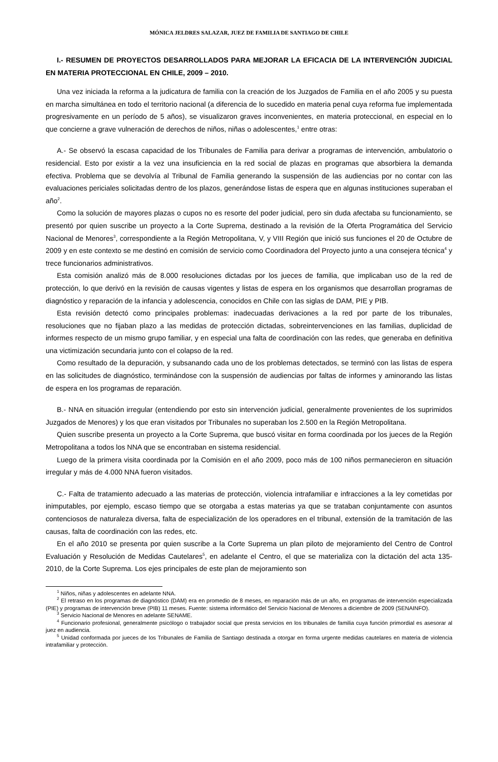MÓNICA JELDRES SALAZAR, JUEZ DE FAMILIA DE SANTIAGO DE CHILE
I.- RESUMEN DE PROYECTOS DESARROLLADOS PARA MEJORAR LA EFICACIA DE LA INTERVENCIÓN JUDICIAL EN MATERIA PROTECCIONAL EN CHILE, 2009 – 2010.
Una vez iniciada la reforma a la judicatura de familia con la creación de los Juzgados de Familia en el año 2005 y su puesta en marcha simultánea en todo el territorio nacional (a diferencia de lo sucedido en materia penal cuya reforma fue implementada progresivamente en un período de 5 años), se visualizaron graves inconvenientes, en materia proteccional, en especial en lo que concierne a grave vulneración de derechos de niños, niñas o adolescentes,<sup>1</sup> entre otras:
A.- Se observó la escasa capacidad de los Tribunales de Familia para derivar a programas de intervención, ambulatorio o residencial. Esto por existir a la vez una insuficiencia en la red social de plazas en programas que absorbiera la demanda efectiva. Problema que se devolvía al Tribunal de Familia generando la suspensión de las audiencias por no contar con las evaluaciones periciales solicitadas dentro de los plazos, generándose listas de espera que en algunas instituciones superaban el año<sup>2</sup>.
Como la solución de mayores plazas o cupos no es resorte del poder judicial, pero sin duda afectaba su funcionamiento, se presentó por quien suscribe un proyecto a la Corte Suprema, destinado a la revisión de la Oferta Programática del Servicio Nacional de Menores<sup>3</sup>, correspondiente a la Región Metropolitana, V, y VIII Región que inició sus funciones el 20 de Octubre de 2009 y en este contexto se me destinó en comisión de servicio como Coordinadora del Proyecto junto a una consejera técnica<sup>4</sup> y trece funcionarios administrativos.
Esta comisión analizó más de 8.000 resoluciones dictadas por los jueces de familia, que implicaban uso de la red de protección, lo que derivó en la revisión de causas vigentes y listas de espera en los organismos que desarrollan programas de diagnóstico y reparación de la infancia y adolescencia, conocidos en Chile con las siglas de DAM, PIE y PIB.
Esta revisión detectó como principales problemas: inadecuadas derivaciones a la red por parte de los tribunales, resoluciones que no fijaban plazo a las medidas de protección dictadas, sobreintervenciones en las familias, duplicidad de informes respecto de un mismo grupo familiar, y en especial una falta de coordinación con las redes, que generaba en definitiva una victimización secundaria junto con el colapso de la red.
Como resultado de la depuración, y subsanando cada uno de los problemas detectados, se terminó con las listas de espera en las solicitudes de diagnóstico, terminándose con la suspensión de audiencias por faltas de informes y aminorando las listas de espera en los programas de reparación.
B.- NNA en situación irregular (entendiendo por esto sin intervención judicial, generalmente provenientes de los suprimidos Juzgados de Menores) y los que eran visitados por Tribunales no superaban los 2.500 en la Región Metropolitana.
Quien suscribe presenta un proyecto a la Corte Suprema, que buscó visitar en forma coordinada por los jueces de la Región Metropolitana a todos los NNA que se encontraban en sistema residencial.
Luego de la primera visita coordinada por la Comisión en el año 2009, poco más de 100 niños permanecieron en situación irregular y más de 4.000 NNA fueron visitados.
C.- Falta de tratamiento adecuado a las materias de protección, violencia intrafamiliar e infracciones a la ley cometidas por inimputables, por ejemplo, escaso tiempo que se otorgaba a estas materias ya que se trataban conjuntamente con asuntos contenciosos de naturaleza diversa, falta de especialización de los operadores en el tribunal, extensión de la tramitación de las causas, falta de coordinación con las redes, etc.
En el año 2010 se presenta por quien suscribe a la Corte Suprema un plan piloto de mejoramiento del Centro de Control Evaluación y Resolución de Medidas Cautelares<sup>5</sup>, en adelante el Centro, el que se materializa con la dictación del acta 135-2010, de la Corte Suprema. Los ejes principales de este plan de mejoramiento son
<sup>1</sup> Niños, niñas y adolescentes en adelante NNA.
<sup>2</sup> El retraso en los programas de diagnóstico (DAM) era en promedio de 8 meses, en reparación más de un año, en programas de intervención especializada (PIE) y programas de intervención breve (PIB) 11 meses. Fuente: sistema informático del Servicio Nacional de Menores a diciembre de 2009 (SENAINFO).
<sup>3</sup> Servicio Nacional de Menores en adelante SENAME.
<sup>4</sup> Funcionario profesional, generalmente psicólogo o trabajador social que presta servicios en los tribunales de familia cuya función primordial es asesorar al juez en audiencia.
<sup>5</sup> Unidad conformada por jueces de los Tribunales de Familia de Santiago destinada a otorgar en forma urgente medidas cautelares en materia de violencia intrafamiliar y protección.